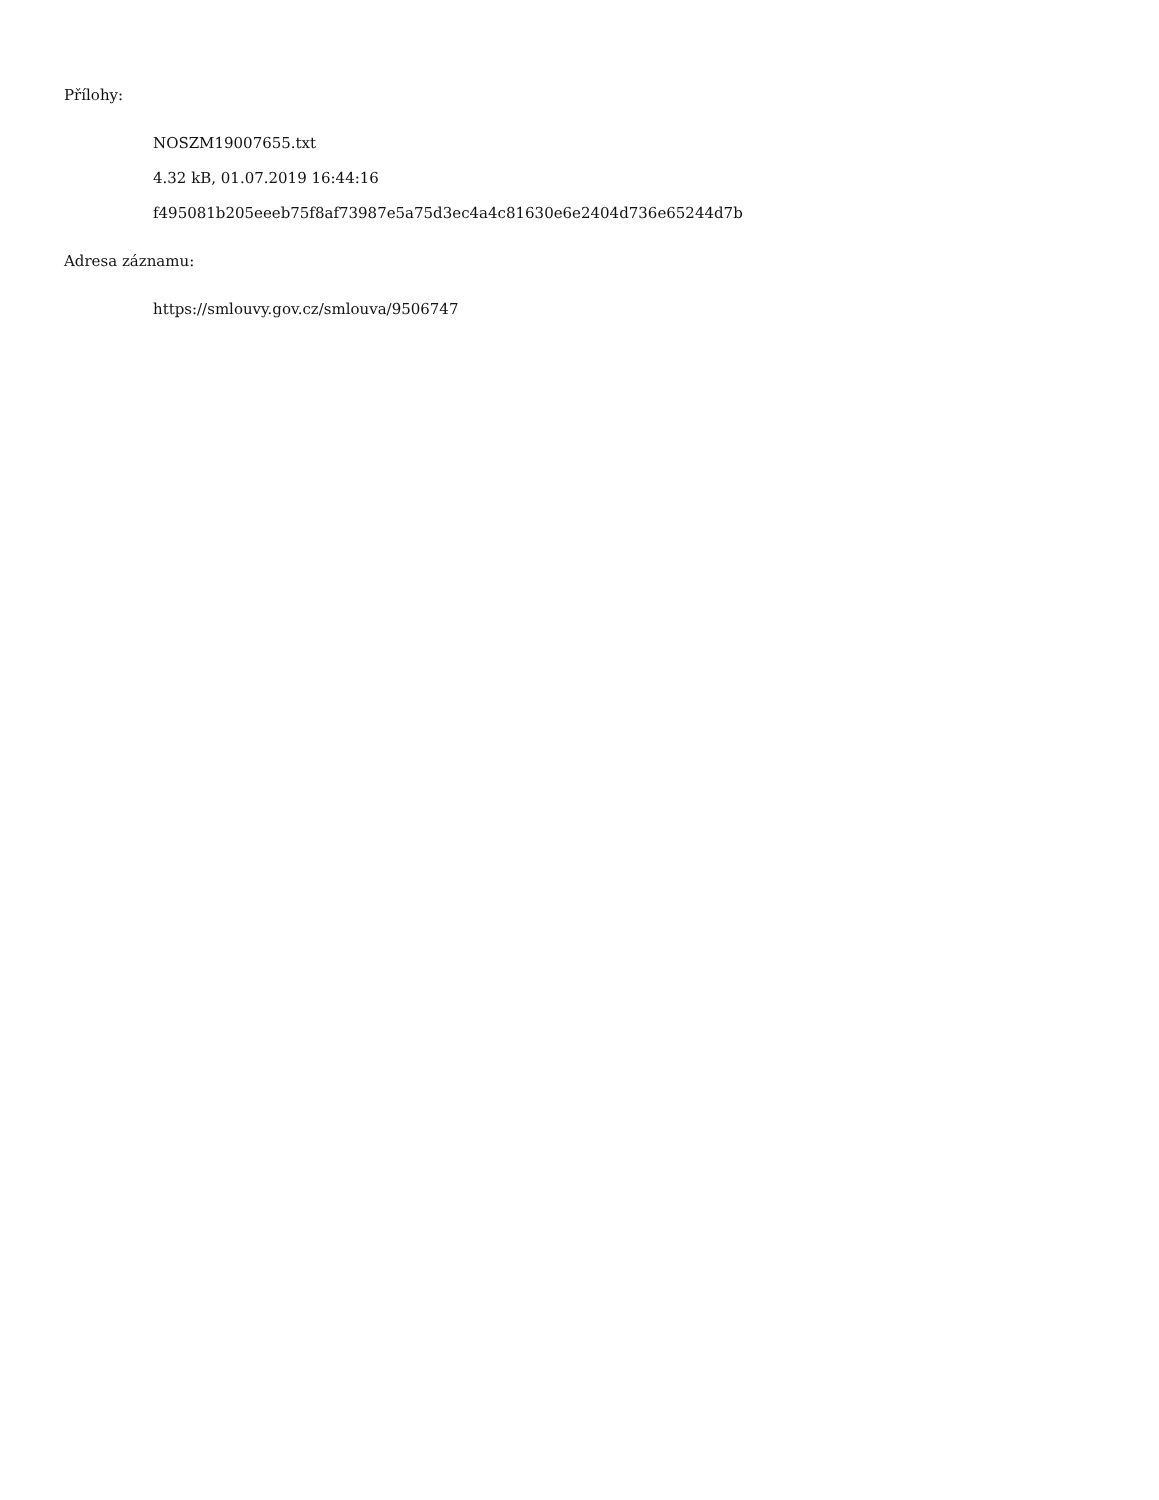Přílohy:
NOSZM19007655.txt
4.32 kB, 01.07.2019 16:44:16
f495081b205eeeb75f8af73987e5a75d3ec4a4c81630e6e2404d736e65244d7b
Adresa záznamu:
https://smlouvy.gov.cz/smlouva/9506747